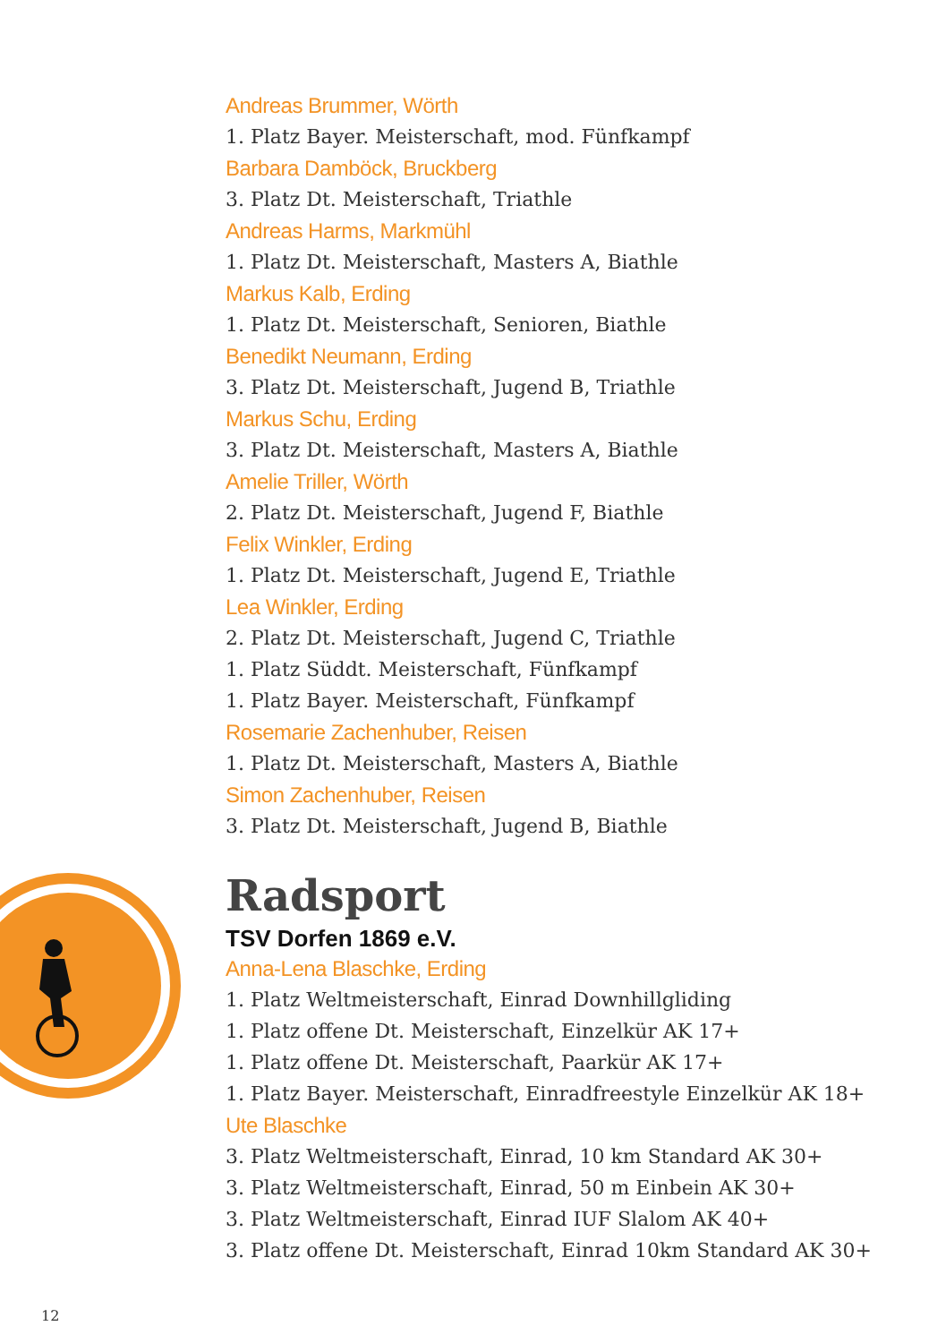Andreas Brummer, Wörth
1. Platz Bayer. Meisterschaft, mod. Fünfkampf
Barbara Damböck, Bruckberg
3. Platz Dt. Meisterschaft, Triathle
Andreas Harms, Markmühl
1. Platz Dt. Meisterschaft, Masters A, Biathle
Markus Kalb, Erding
1. Platz Dt. Meisterschaft, Senioren, Biathle
Benedikt Neumann, Erding
3. Platz Dt. Meisterschaft, Jugend B, Triathle
Markus Schu, Erding
3. Platz Dt. Meisterschaft, Masters A, Biathle
Amelie Triller, Wörth
2. Platz Dt. Meisterschaft, Jugend F, Biathle
Felix Winkler, Erding
1. Platz Dt. Meisterschaft, Jugend E, Triathle
Lea Winkler, Erding
2. Platz Dt. Meisterschaft, Jugend C, Triathle
1. Platz Süddt. Meisterschaft, Fünfkampf
1. Platz Bayer. Meisterschaft, Fünfkampf
Rosemarie Zachenhuber, Reisen
1. Platz Dt. Meisterschaft, Masters A, Biathle
Simon Zachenhuber, Reisen
3. Platz Dt. Meisterschaft, Jugend B, Biathle
Radsport
TSV Dorfen 1869 e.V.
Anna-Lena Blaschke, Erding
1. Platz Weltmeisterschaft, Einrad Downhillgliding
1. Platz offene Dt. Meisterschaft, Einzelkür AK 17+
1. Platz offene Dt. Meisterschaft, Paarkür AK 17+
1. Platz Bayer. Meisterschaft, Einradfreestyle Einzelkür AK 18+
Ute Blaschke
3. Platz Weltmeisterschaft, Einrad, 10 km Standard AK 30+
3. Platz Weltmeisterschaft, Einrad, 50 m Einbein AK 30+
3. Platz Weltmeisterschaft, Einrad IUF Slalom AK 40+
3. Platz offene Dt. Meisterschaft, Einrad 10km Standard AK 30+
12